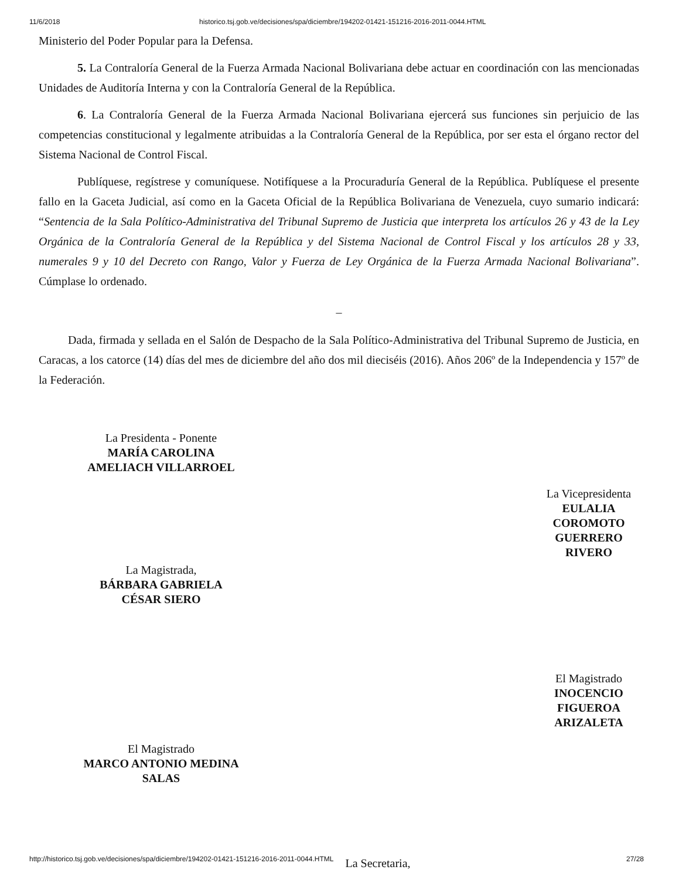11/6/2018 historico.tsj.gob.ve/decisiones/spa/diciembre/194202-01421-151216-2016-2011-0044.HTML
Ministerio del Poder Popular para la Defensa.
5. La Contraloría General de la Fuerza Armada Nacional Bolivariana debe actuar en coordinación con las mencionadas Unidades de Auditoría Interna y con la Contraloría General de la República.
6. La Contraloría General de la Fuerza Armada Nacional Bolivariana ejercerá sus funciones sin perjuicio de las competencias constitucional y legalmente atribuidas a la Contraloría General de la República, por ser esta el órgano rector del Sistema Nacional de Control Fiscal.
Publíquese, regístrese y comuníquese. Notifíquese a la Procuraduría General de la República. Publíquese el presente fallo en la Gaceta Judicial, así como en la Gaceta Oficial de la República Bolivariana de Venezuela, cuyo sumario indicará: “Sentencia de la Sala Político-Administrativa del Tribunal Supremo de Justicia que interpreta los artículos 26 y 43 de la Ley Orgánica de la Contraloría General de la República y del Sistema Nacional de Control Fiscal y los artículos 28 y 33, numerales 9 y 10 del Decreto con Rango, Valor y Fuerza de Ley Orgánica de la Fuerza Armada Nacional Bolivariana”. Cúmplase lo ordenado.
_
Dada, firmada y sellada en el Salón de Despacho de la Sala Político-Administrativa del Tribunal Supremo de Justicia, en Caracas, a los catorce (14) días del mes de diciembre del año dos mil dieciséis (2016). Años 206º de la Independencia y 157º de la Federación.
La Presidenta - Ponente
MARÍA CAROLINA AMELIACH VILLARROEL
La Vicepresidenta
EULALIA COROMOTO GUERRERO RIVERO
La Magistrada,
BÁRBARA GABRIELA CÉSAR SIERO
El Magistrado
INOCENCIO FIGUEROA ARIZALETA
El Magistrado
MARCO ANTONIO MEDINA SALAS
La Secretaria,
http://historico.tsj.gob.ve/decisiones/spa/diciembre/194202-01421-151216-2016-2011-0044.HTML 27/28